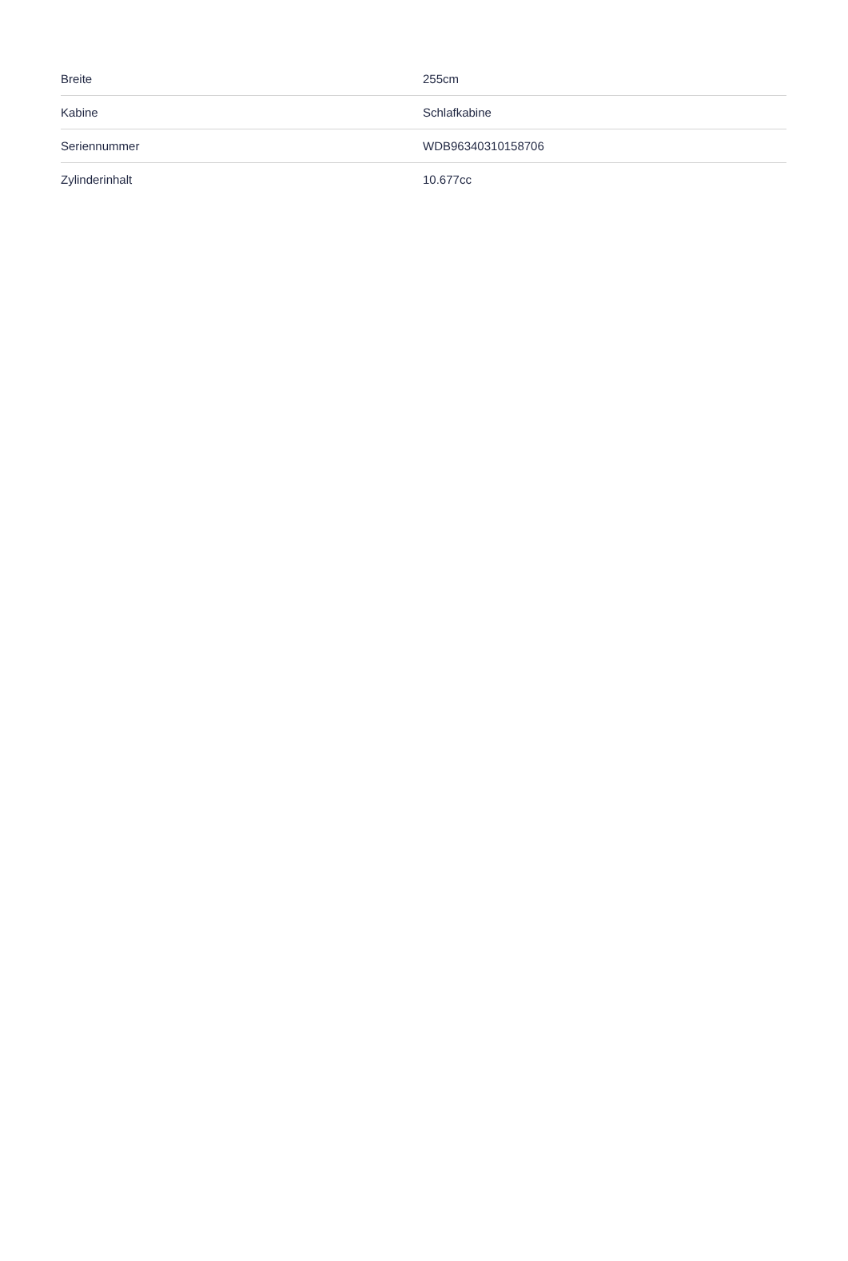| Breite | 255cm |
| Kabine | Schlafkabine |
| Seriennummer | WDB96340310158706 |
| Zylinderinhalt | 10.677cc |